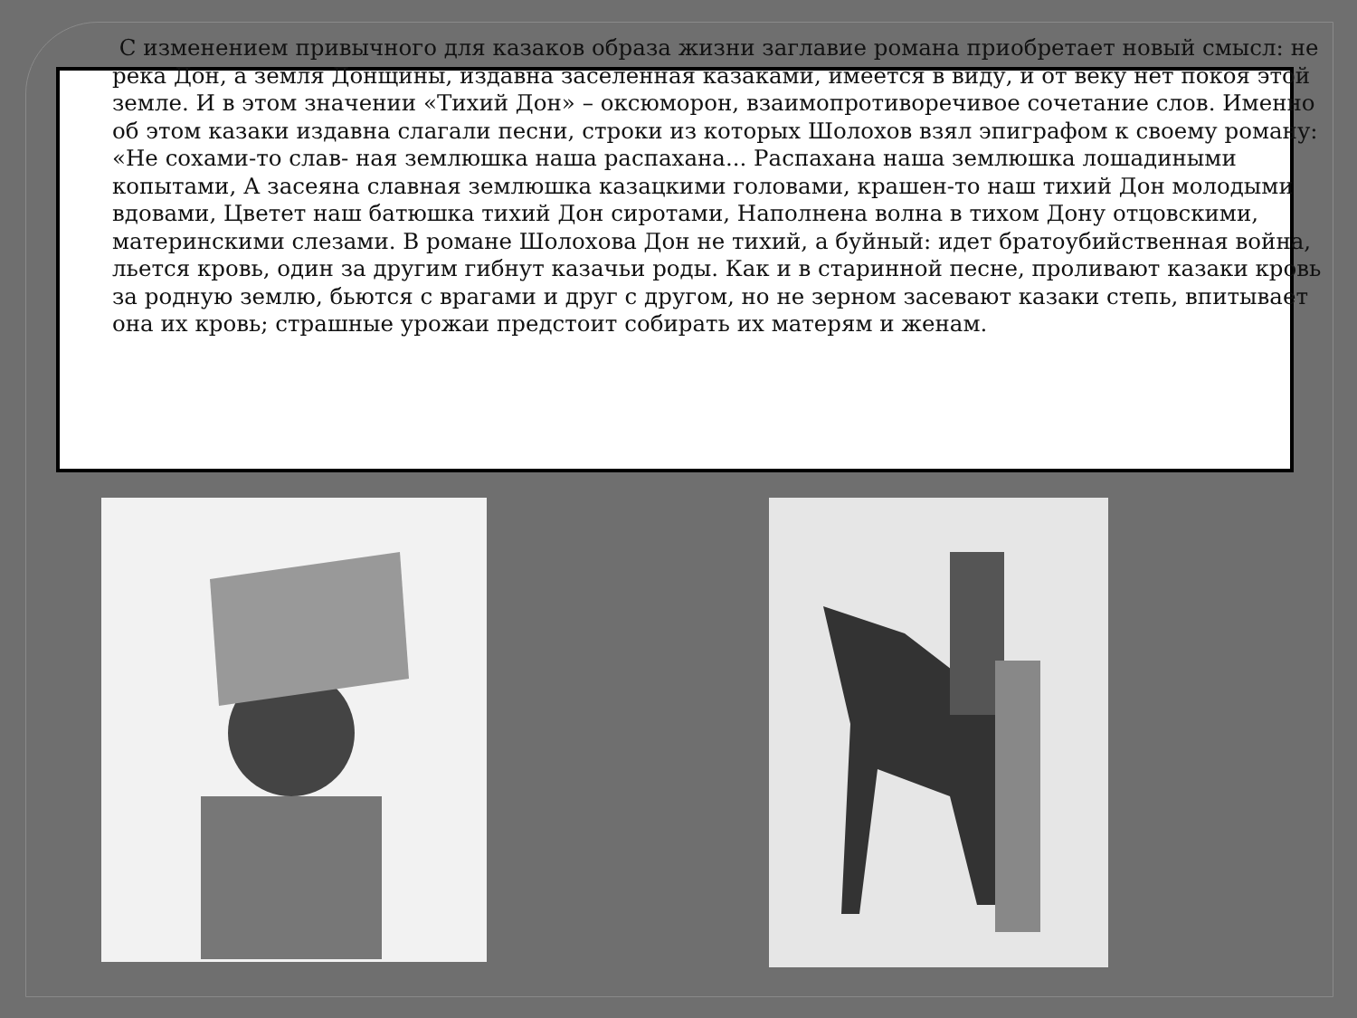С изменением привычного для казаков образа жизни заглавие романа приобретает новый смысл: не река Дон, а земля Донщины, издавна заселенная казаками, имеется в виду, и от веку нет покоя этой земле. И в этом значении «Тихий Дон» – оксюморон, взаимопротиворечивое сочетание слов. Именно об этом казаки издавна слагали песни, строки из которых Шолохов взял эпиграфом к своему роману: «Не сохами-то слав- ная землюшка наша распахана... Распахана наша землюшка лошадиными копытами, А засеяна славная землюшка казацкими головами, крашен-то наш тихий Дон молодыми вдовами, Цветет наш батюшка тихий Дон сиротами, Наполнена волна в тихом Дону отцовскими, материнскими слезами. В романе Шолохова Дон не тихий, а буйный: идет братоубийственная война, льется кровь, один за другим гибнут казачьи роды. Как и в старинной песне, проливают казаки кровь за родную землю, бьются с врагами и друг с другом, но не зерном засевают казаки степь, впитывает она их кровь; страшные урожаи предстоит собирать их матерям и женам.